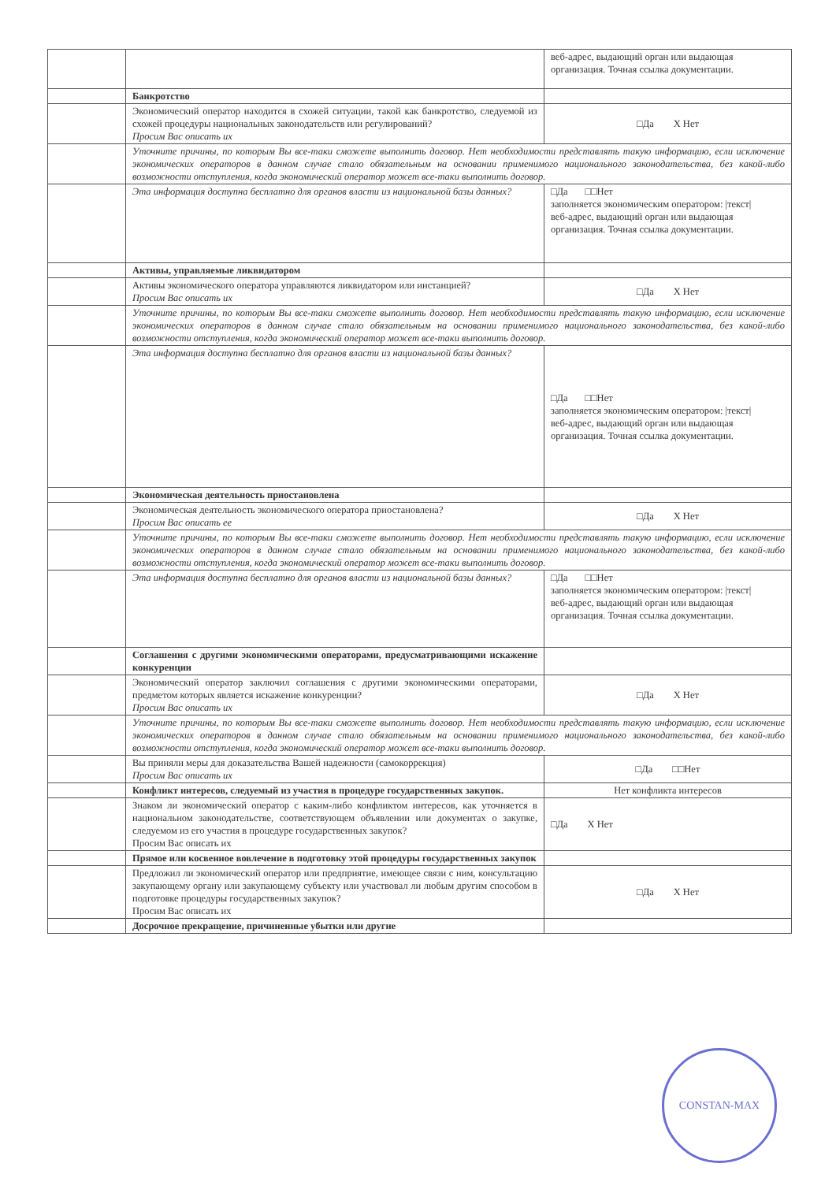| | | веб-адрес, выдающий орган или выдающая организация. Точная ссылка документации. |
| | Банкротство | |
| | Экономический оператор находится в схожей ситуации, такой как банкротство, следуемой из схожей процедуры национальных законодательств или регулирований? Просим Вас описать их | □Да X Нет |
| | Уточните причины, по которым Вы все-таки сможете выполнить договор. Нет необходимости представлять такую информацию, если исключение экономических операторов в данном случае стало обязательным на основании применимого национального законодательства, без какой-либо возможности отступления, когда экономический оператор может все-таки выполнить договор. | |
| | Эта информация доступна бесплатно для органов власти из национальной базы данных? | □Да □□Нет заполняется экономическим оператором: /текст/ веб-адрес, выдающий орган или выдающая организация. Точная ссылка документации. |
| | Активы, управляемые ликвидатором | |
| | Активы экономического оператора управляются ликвидатором или инстанцией? Просим Вас описать их | □Да X Нет |
| | Уточните причины, по которым Вы все-таки сможете выполнить договор. Нет необходимости представлять такую информацию, если исключение экономических операторов в данном случае стало обязательным на основании применимого национального законодательства, без какой-либо возможности отступления, когда экономический оператор может все-таки выполнить договор. | |
| | Эта информация доступна бесплатно для органов власти из национальной базы данных? | □Да □□Нет заполняется экономическим оператором: /текст/ веб-адрес, выдающий орган или выдающая организация. Точная ссылка документации. |
| | Экономическая деятельность приостановлена | |
| | Экономическая деятельность экономического оператора приостановлена? Просим Вас описать ее | □Да X Нет |
| | Уточните причины, по которым Вы все-таки сможете выполнить договор. Нет необходимости представлять такую информацию, если исключение экономических операторов в данном случае стало обязательным на основании применимого национального законодательства, без какой-либо возможности отступления, когда экономический оператор может все-таки выполнить договор. | |
| | Эта информация доступна бесплатно для органов власти из национальной базы данных? | □Да □□Нет заполняется экономическим оператором: /текст/ веб-адрес, выдающий орган или выдающая организация. Точная ссылка документации. |
| | Соглашения с другими экономическими операторами, предусматривающими искажение конкуренции | |
| | Экономический оператор заключил соглашения с другими экономическими операторами, предметом которых является искажение конкуренции? Просим Вас описать их | □Да X Нет |
| | Уточните причины, по которым Вы все-таки сможете выполнить договор. Нет необходимости представлять такую информацию, если исключение экономических операторов в данном случае стало обязательным на основании применимого национального законодательства, без какой-либо возможности отступления, когда экономический оператор может все-таки выполнить договор. | |
| | Вы приняли меры для доказательства Вашей надежности (самокоррекция) Просим Вас описать их | □Да □□Нет |
| | Конфликт интересов, следуемый из участия в процедуре государственных закупок. | Нет конфликта интересов |
| | Знаком ли экономический оператор с каким-либо конфликтом интересов, как уточняется в национальном законодательстве, соответствующем объявлении или документах о закупке, следуемом из его участия в процедуре государственных закупок? Просим Вас описать их | □Да X Нет |
| | Прямое или косвенное вовлечение в подготовку этой процедуры государственных закупок | |
| | Предложил ли экономический оператор или предприятие, имеющее связи с ним, консультацию закупающему органу или закупающему субъекту или участвовал ли любым другим способом в подготовке процедуры государственных закупок? Просим Вас описать их | □Да X Нет |
| | Досрочное прекращение, причиненные убытки или другие | |
CONSTAN-MAX